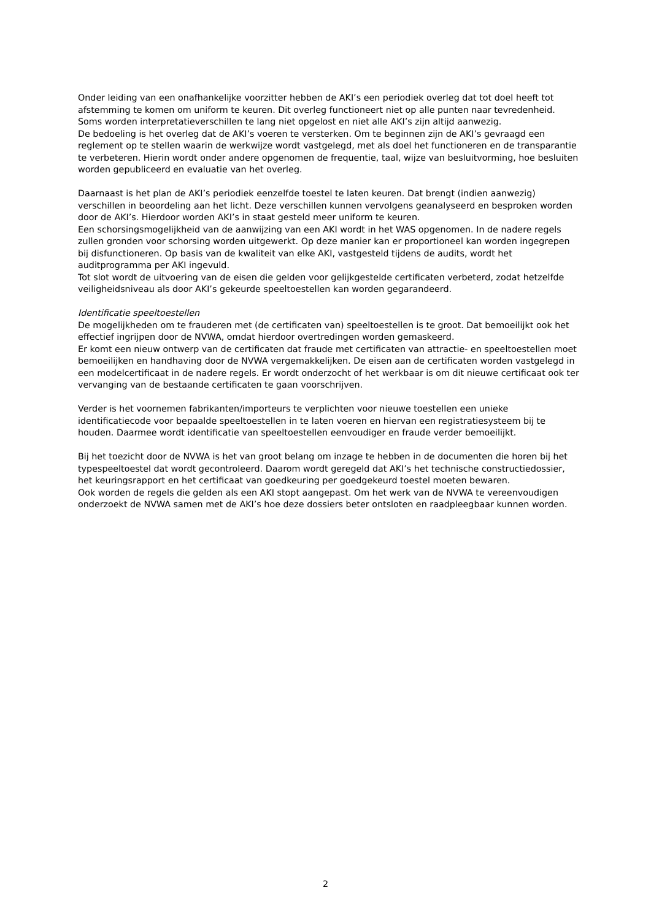Onder leiding van een onafhankelijke voorzitter hebben de AKI’s een periodiek overleg dat tot doel heeft tot afstemming te komen om uniform te keuren. Dit overleg functioneert niet op alle punten naar tevredenheid. Soms worden interpretatieverschillen te lang niet opgelost en niet alle AKI’s zijn altijd aanwezig.
De bedoeling is het overleg dat de AKI’s voeren te versterken. Om te beginnen zijn de AKI’s gevraagd een reglement op te stellen waarin de werkwijze wordt vastgelegd, met als doel het functioneren en de transparantie te verbeteren. Hierin wordt onder andere opgenomen de frequentie, taal, wijze van besluitvorming, hoe besluiten worden gepubliceerd en evaluatie van het overleg.
Daarnaast is het plan de AKI’s periodiek eenzelfde toestel te laten keuren. Dat brengt (indien aanwezig) verschillen in beoordeling aan het licht. Deze verschillen kunnen vervolgens geanalyseerd en besproken worden door de AKI’s. Hierdoor worden AKI’s in staat gesteld meer uniform te keuren.
Een schorsingsmogelijkheid van de aanwijzing van een AKI wordt in het WAS opgenomen. In de nadere regels zullen gronden voor schorsing worden uitgewerkt. Op deze manier kan er proportioneel kan worden ingegrepen bij disfunctioneren. Op basis van de kwaliteit van elke AKI, vastgesteld tijdens de audits, wordt het auditprogramma per AKI ingevuld.
Tot slot wordt de uitvoering van de eisen die gelden voor gelijkgestelde certificaten verbeterd, zodat hetzelfde veiligheidsniveau als door AKI’s gekeurde speeltoestellen kan worden gegarandeerd.
Identificatie speeltoestellen
De mogelijkheden om te frauderen met (de certificaten van) speeltoestellen is te groot. Dat bemoeilijkt ook het effectief ingrijpen door de NVWA, omdat hierdoor overtredingen worden gemaskeerd.
Er komt een nieuw ontwerp van de certificaten dat fraude met certificaten van attractie- en speeltoestellen moet bemoeilijken en handhaving door de NVWA vergemakkelijken. De eisen aan de certificaten worden vastgelegd in een modelcertificaat in de nadere regels. Er wordt onderzocht of het werkbaar is om dit nieuwe certificaat ook ter vervanging van de bestaande certificaten te gaan voorschrijven.
Verder is het voornemen fabrikanten/importeurs te verplichten voor nieuwe toestellen een unieke identificatiecode voor bepaalde speeltoestellen in te laten voeren en hiervan een registratiesysteem bij te houden. Daarmee wordt identificatie van speeltoestellen eenvoudiger en fraude verder bemoeilijkt.
Bij het toezicht door de NVWA is het van groot belang om inzage te hebben in de documenten die horen bij het typespeeltoestel dat wordt gecontroleerd. Daarom wordt geregeld dat AKI’s het technische constructiedossier, het keuringsrapport en het certificaat van goedkeuring per goedgekeurd toestel moeten bewaren.
Ook worden de regels die gelden als een AKI stopt aangepast. Om het werk van de NVWA te vereenvoudigen onderzoekt de NVWA samen met de AKI’s hoe deze dossiers beter ontsloten en raadpleegbaar kunnen worden.
2